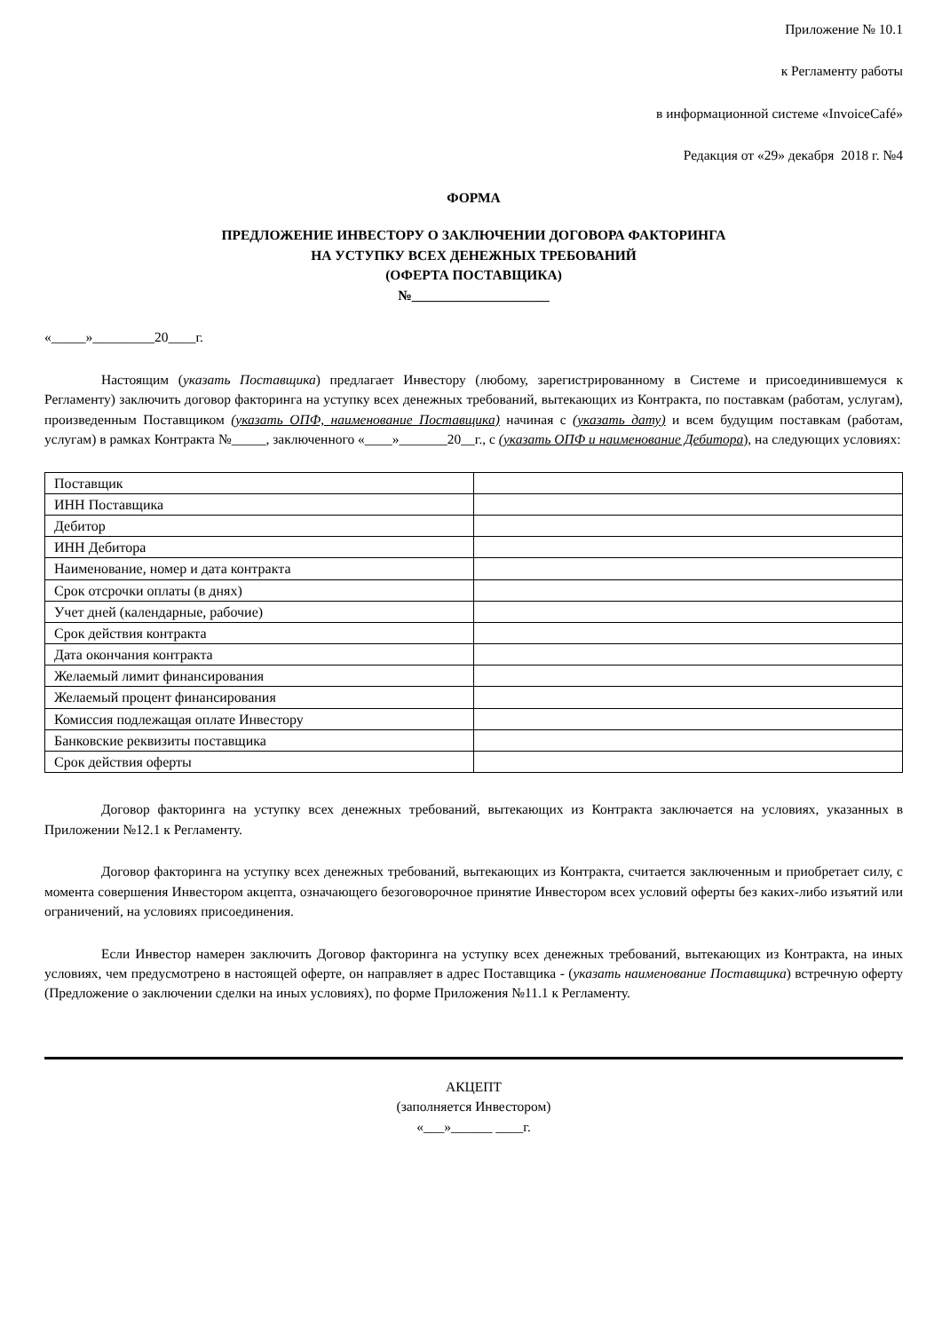Приложение № 10.1
к Регламенту работы
в информационной системе «InvoiceCafé»
Редакция от «29» декабря 2018 г. №4
ФОРМА
ПРЕДЛОЖЕНИЕ ИНВЕСТОРУ О ЗАКЛЮЧЕНИИ ДОГОВОРА ФАКТОРИНГА
НА УСТУПКУ ВСЕХ ДЕНЕЖНЫХ ТРЕБОВАНИЙ
(ОФЕРТА ПОСТАВЩИКА)
№____________________
«_____»_________20____г.
Настоящим (указать Поставщика) предлагает Инвестору (любому, зарегистрированному в Системе и присоединившемуся к Регламенту) заключить договор факторинга на уступку всех денежных требований, вытекающих из Контракта, по поставкам (работам, услугам), произведенным Поставщиком (указать ОПФ, наименование Поставщика) начиная с (указать дату) и всем будущим поставкам (работам, услугам) в рамках Контракта №_____, заключенного «____»_______20__г., с (указать ОПФ и наименование Дебитора), на следующих условиях:
| Поставщик | |
| ИНН Поставщика | |
| Дебитор | |
| ИНН Дебитора | |
| Наименование, номер и дата контракта | |
| Срок отсрочки оплаты (в днях) | |
| Учет дней (календарные, рабочие) | |
| Срок действия контракта | |
| Дата окончания контракта | |
| Желаемый лимит финансирования | |
| Желаемый процент финансирования | |
| Комиссия подлежащая оплате Инвестору | |
| Банковские реквизиты поставщика | |
| Срок действия оферты | |
Договор факторинга на уступку всех денежных требований, вытекающих из Контракта заключается на условиях, указанных в Приложении №12.1 к Регламенту.
Договор факторинга на уступку всех денежных требований, вытекающих из Контракта, считается заключенным и приобретает силу, с момента совершения Инвестором акцепта, означающего безоговорочное принятие Инвестором всех условий оферты без каких-либо изъятий или ограничений, на условиях присоединения.
Если Инвестор намерен заключить Договор факторинга на уступку всех денежных требований, вытекающих из Контракта, на иных условиях, чем предусмотрено в настоящей оферте, он направляет в адрес Поставщика - (указать наименование Поставщика) встречную оферту (Предложение о заключении сделки на иных условиях), по форме Приложения №11.1 к Регламенту.
АКЦЕПТ
(заполняется Инвестором)
«___»______ ____г.